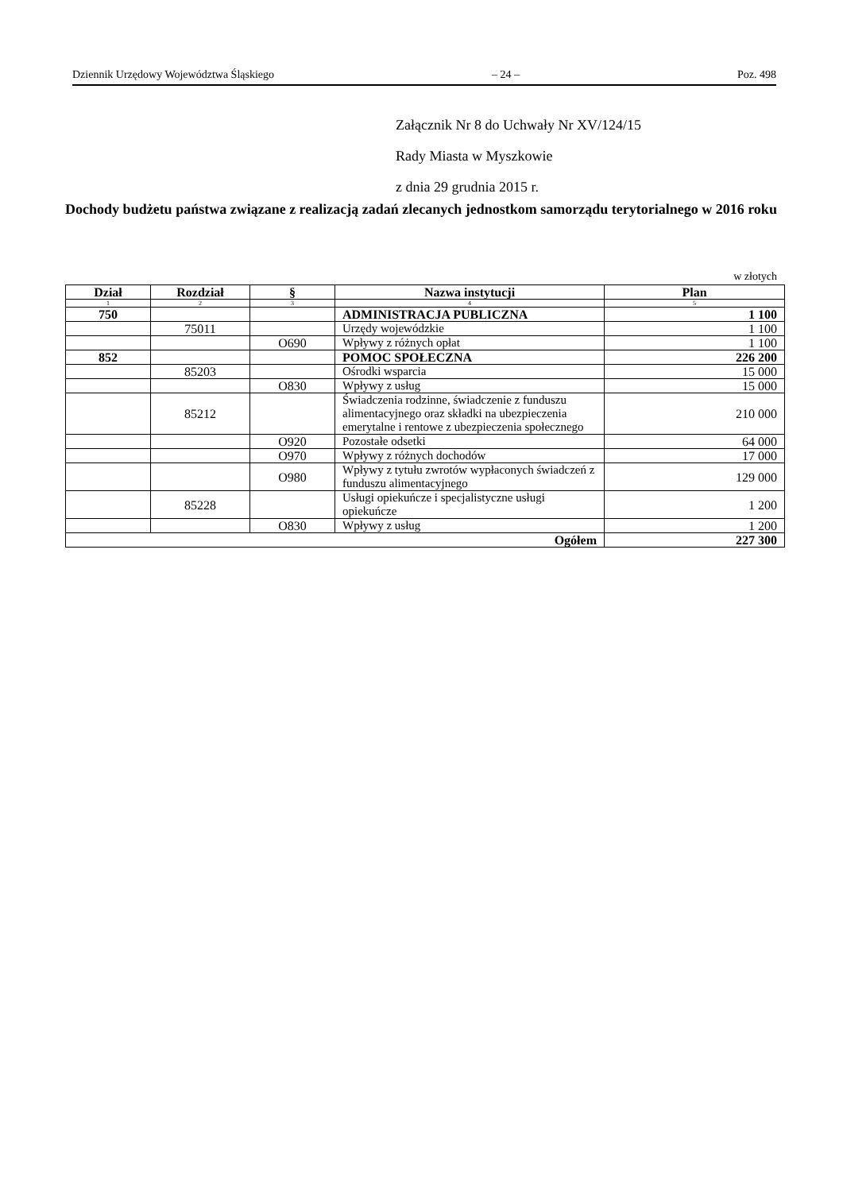Dziennik Urzędowy Województwa Śląskiego – 24 – Poz. 498
Załącznik Nr 8 do Uchwały Nr XV/124/15
Rady Miasta w Myszkowie
z dnia 29 grudnia 2015 r.
Dochody budżetu państwa związane z realizacją zadań zlecanych jednostkom samorządu terytorialnego w 2016 roku
w złotych
| Dział | Rozdział | § | Nazwa instytucji | Plan |
| --- | --- | --- | --- | --- |
| 1 | 2 | 3 | 4 | 5 |
| 750 | | | ADMINISTRACJA PUBLICZNA | 1 100 |
| | 75011 | | Urzędy wojewódzkie | 1 100 |
| | | O690 | Wpływy z różnych opłat | 1 100 |
| 852 | | | POMOC SPOŁECZNA | 226 200 |
| | 85203 | | Ośrodki wsparcia | 15 000 |
| | | O830 | Wpływy z usług | 15 000 |
| | 85212 | | Świadczenia rodzinne, świadczenie z funduszu alimentacyjnego oraz składki na ubezpieczenia emerytalne i rentowe z ubezpieczenia społecznego | 210 000 |
| | | O920 | Pozostałe odsetki | 64 000 |
| | | O970 | Wpływy z różnych dochodów | 17 000 |
| | | O980 | Wpływy z tytułu zwrotów wypłaconych świadczeń z funduszu alimentacyjnego | 129 000 |
| | 85228 | | Usługi opiekuńcze i specjalistyczne usługi opiekuńcze | 1 200 |
| | | O830 | Wpływy z usług | 1 200 |
| Ogółem | | | | 227 300 |